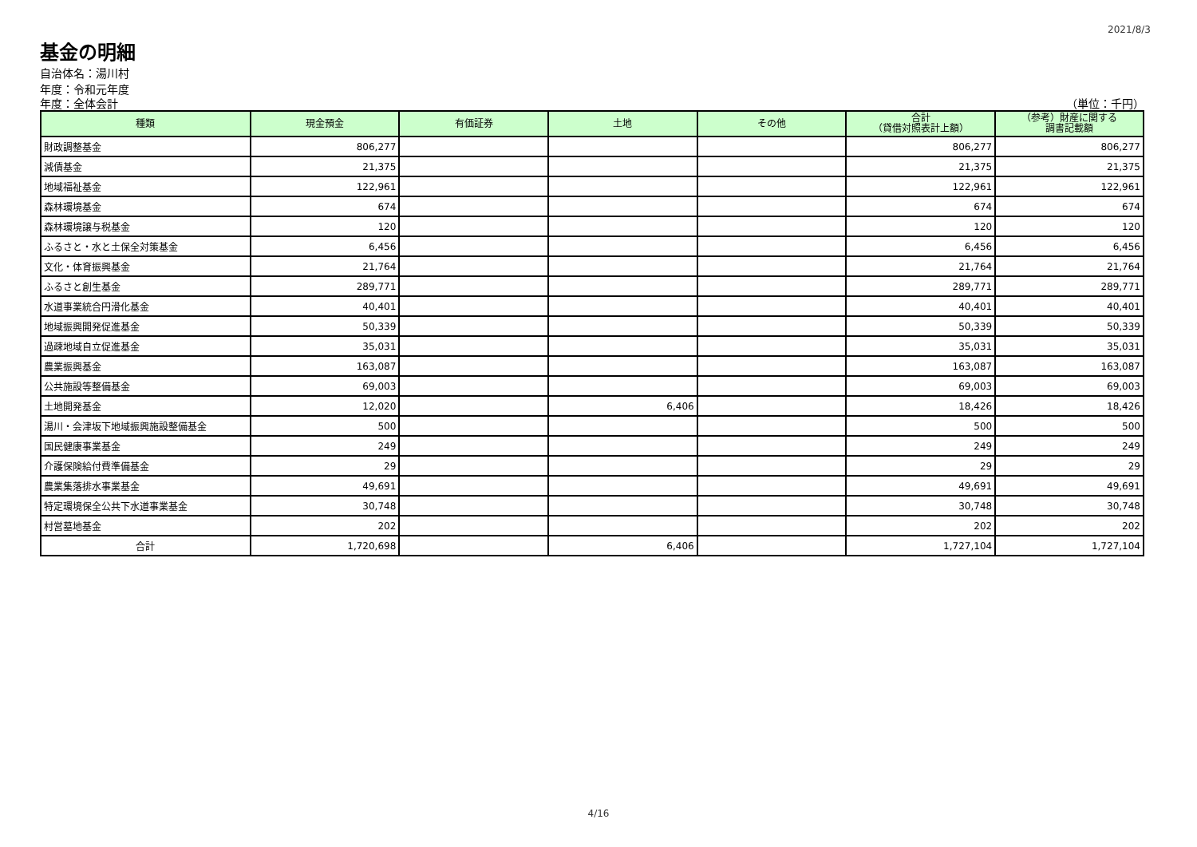2021/8/3
基金の明細
自治体名：湯川村
年度：令和元年度
年度：全体会計 （単位：千円）
| 種類 | 現金預金 | 有価証券 | 土地 | その他 | 合計 （貸借対照表計上額） | （参考）財産に関する 調書記載額 |
| --- | --- | --- | --- | --- | --- | --- |
| 財政調整基金 | 806,277 | | | | 806,277 | 806,277 |
| 減債基金 | 21,375 | | | | 21,375 | 21,375 |
| 地域福祉基金 | 122,961 | | | | 122,961 | 122,961 |
| 森林環境基金 | 674 | | | | 674 | 674 |
| 森林環境譲与税基金 | 120 | | | | 120 | 120 |
| ふるさと・水と土保全対策基金 | 6,456 | | | | 6,456 | 6,456 |
| 文化・体育振興基金 | 21,764 | | | | 21,764 | 21,764 |
| ふるさと創生基金 | 289,771 | | | | 289,771 | 289,771 |
| 水道事業統合円滑化基金 | 40,401 | | | | 40,401 | 40,401 |
| 地域振興開発促進基金 | 50,339 | | | | 50,339 | 50,339 |
| 過疎地域自立促進基金 | 35,031 | | | | 35,031 | 35,031 |
| 農業振興基金 | 163,087 | | | | 163,087 | 163,087 |
| 公共施設等整備基金 | 69,003 | | | | 69,003 | 69,003 |
| 土地開発基金 | 12,020 | | 6,406 | | 18,426 | 18,426 |
| 湯川・会津坂下地域振興施設整備基金 | 500 | | | | 500 | 500 |
| 国民健康事業基金 | 249 | | | | 249 | 249 |
| 介護保険給付費準備基金 | 29 | | | | 29 | 29 |
| 農業集落排水事業基金 | 49,691 | | | | 49,691 | 49,691 |
| 特定環境保全公共下水道事業基金 | 30,748 | | | | 30,748 | 30,748 |
| 村営墓地基金 | 202 | | | | 202 | 202 |
| 合計 | 1,720,698 | | 6,406 | | 1,727,104 | 1,727,104 |
4/16